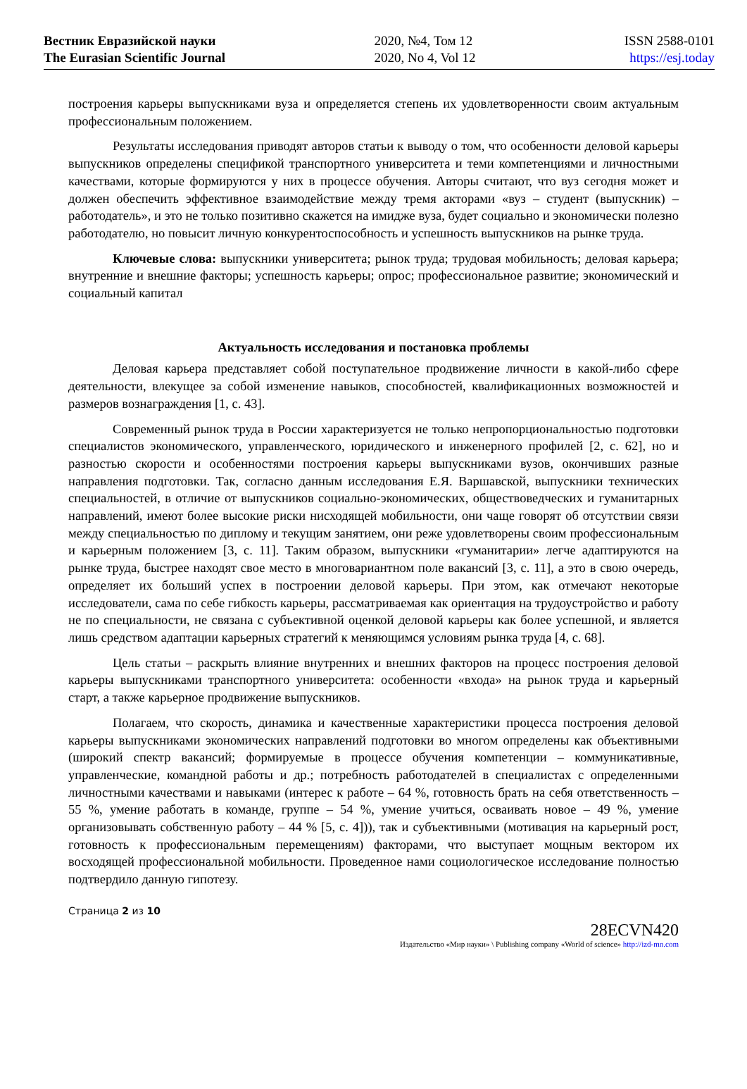Вестник Евразийской науки
The Eurasian Scientific Journal
2020, №4, Том 12
2020, No 4, Vol 12
ISSN 2588-0101
https://esj.today
построения карьеры выпускниками вуза и определяется степень их удовлетворенности своим актуальным профессиональным положением.
Результаты исследования приводят авторов статьи к выводу о том, что особенности деловой карьеры выпускников определены спецификой транспортного университета и теми компетенциями и личностными качествами, которые формируются у них в процессе обучения. Авторы считают, что вуз сегодня может и должен обеспечить эффективное взаимодействие между тремя акторами «вуз – студент (выпускник) – работодатель», и это не только позитивно скажется на имидже вуза, будет социально и экономически полезно работодателю, но повысит личную конкурентоспособность и успешность выпускников на рынке труда.
Ключевые слова: выпускники университета; рынок труда; трудовая мобильность; деловая карьера; внутренние и внешние факторы; успешность карьеры; опрос; профессиональное развитие; экономический и социальный капитал
Актуальность исследования и постановка проблемы
Деловая карьера представляет собой поступательное продвижение личности в какой-либо сфере деятельности, влекущее за собой изменение навыков, способностей, квалификационных возможностей и размеров вознаграждения [1, с. 43].
Современный рынок труда в России характеризуется не только непропорциональностью подготовки специалистов экономического, управленческого, юридического и инженерного профилей [2, с. 62], но и разностью скорости и особенностями построения карьеры выпускниками вузов, окончивших разные направления подготовки. Так, согласно данным исследования Е.Я. Варшавской, выпускники технических специальностей, в отличие от выпускников социально-экономических, обществоведческих и гуманитарных направлений, имеют более высокие риски нисходящей мобильности, они чаще говорят об отсутствии связи между специальностью по диплому и текущим занятием, они реже удовлетворены своим профессиональным и карьерным положением [3, с. 11]. Таким образом, выпускники «гуманитарии» легче адаптируются на рынке труда, быстрее находят свое место в многовариантном поле вакансий [3, с. 11], а это в свою очередь, определяет их больший успех в построении деловой карьеры. При этом, как отмечают некоторые исследователи, сама по себе гибкость карьеры, рассматриваемая как ориентация на трудоустройство и работу не по специальности, не связана с субъективной оценкой деловой карьеры как более успешной, и является лишь средством адаптации карьерных стратегий к меняющимся условиям рынка труда [4, с. 68].
Цель статьи – раскрыть влияние внутренних и внешних факторов на процесс построения деловой карьеры выпускниками транспортного университета: особенности «входа» на рынок труда и карьерный старт, а также карьерное продвижение выпускников.
Полагаем, что скорость, динамика и качественные характеристики процесса построения деловой карьеры выпускниками экономических направлений подготовки во многом определены как объективными (широкий спектр вакансий; формируемые в процессе обучения компетенции – коммуникативные, управленческие, командной работы и др.; потребность работодателей в специалистах с определенными личностными качествами и навыками (интерес к работе – 64 %, готовность брать на себя ответственность – 55 %, умение работать в команде, группе – 54 %, умение учиться, осваивать новое – 49 %, умение организовывать собственную работу – 44 % [5, с. 4])), так и субъективными (мотивация на карьерный рост, готовность к профессиональным перемещениям) факторами, что выступает мощным вектором их восходящей профессиональной мобильности. Проведенное нами социологическое исследование полностью подтвердило данную гипотезу.
Страница 2 из 10
28ECVN420
Издательство «Мир науки» \ Publishing company «World of science» http://izd-mn.com